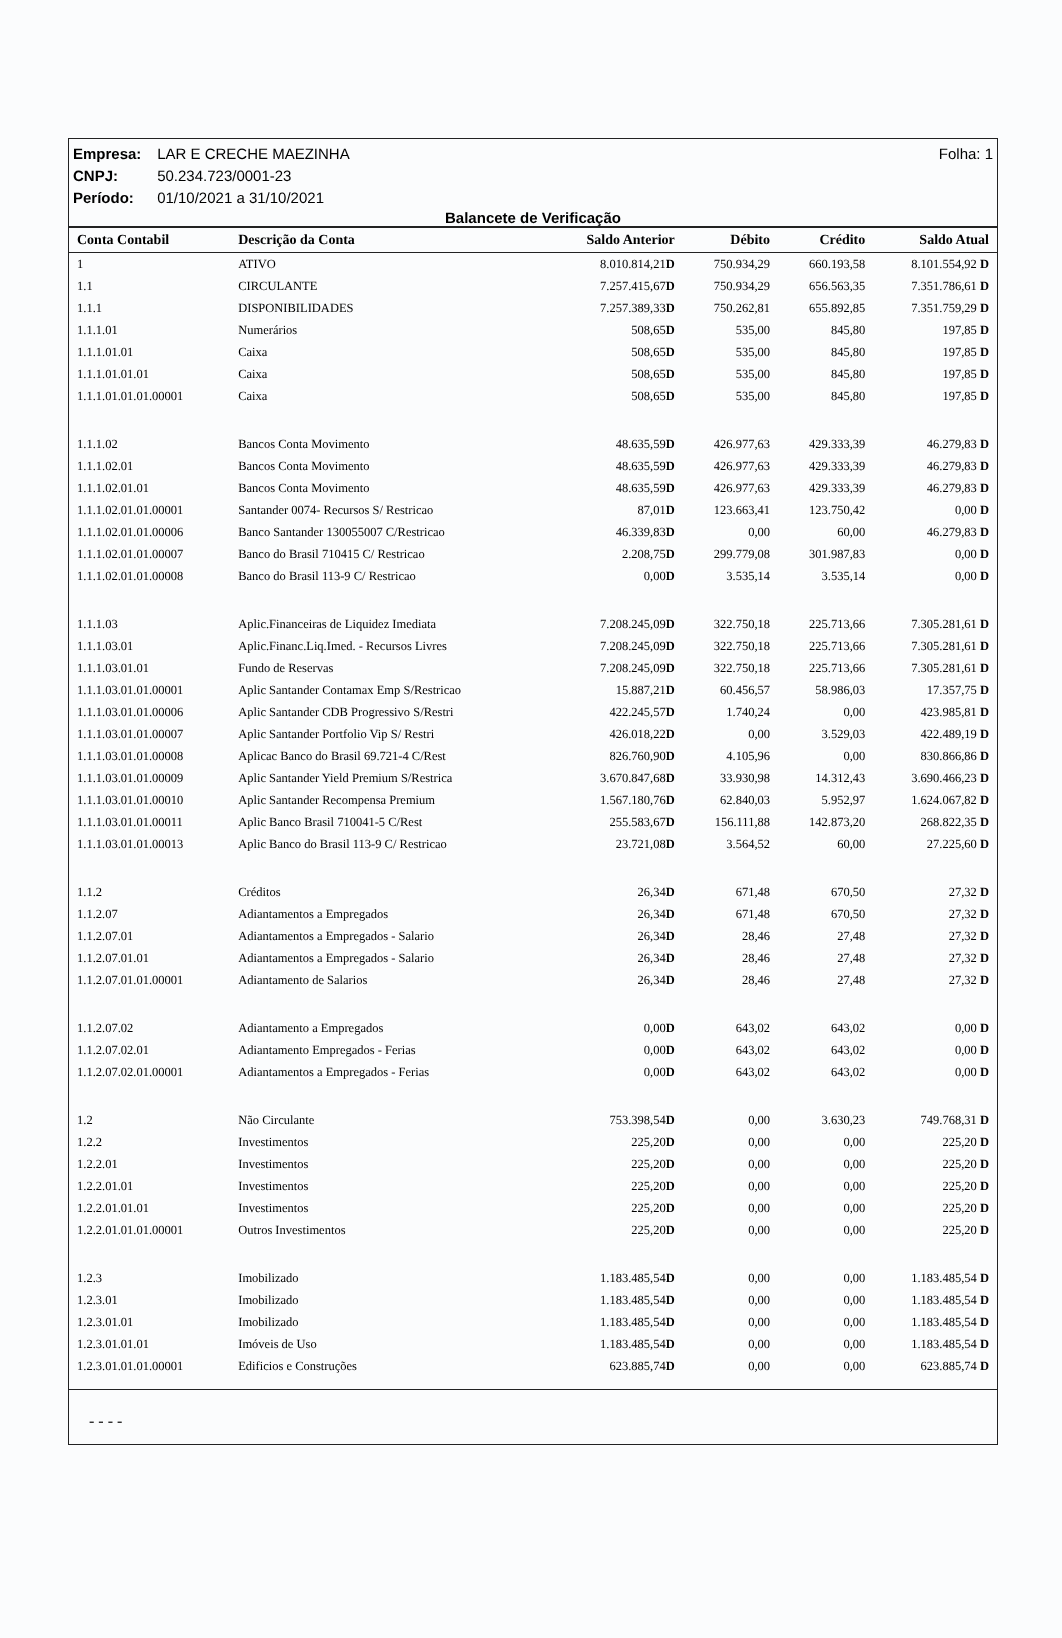Folha: 1 Empresa: LAR E CRECHE MAEZINHA
CNPJ: 50.234.723/0001-23
Período: 01/10/2021 a 31/10/2021
Balancete de Verificação
| Conta Contabil | Descrição da Conta | Saldo Anterior | Débito | Crédito | Saldo Atual |
| --- | --- | --- | --- | --- | --- |
| 1 | ATIVO | 8.010.814,21 D | 750.934,29 | 660.193,58 | 8.101.554,92 D |
| 1.1 | CIRCULANTE | 7.257.415,67 D | 750.934,29 | 656.563,35 | 7.351.786,61 D |
| 1.1.1 | DISPONIBILIDADES | 7.257.389,33 D | 750.262,81 | 655.892,85 | 7.351.759,29 D |
| 1.1.1.01 | Numerários | 508,65 D | 535,00 | 845,80 | 197,85 D |
| 1.1.1.01.01 | Caixa | 508,65 D | 535,00 | 845,80 | 197,85 D |
| 1.1.1.01.01.01 | Caixa | 508,65 D | 535,00 | 845,80 | 197,85 D |
| 1.1.1.01.01.01.00001 | Caixa | 508,65 D | 535,00 | 845,80 | 197,85 D |
| 1.1.1.02 | Bancos Conta Movimento | 48.635,59 D | 426.977,63 | 429.333,39 | 46.279,83 D |
| 1.1.1.02.01 | Bancos Conta Movimento | 48.635,59 D | 426.977,63 | 429.333,39 | 46.279,83 D |
| 1.1.1.02.01.01 | Bancos Conta Movimento | 48.635,59 D | 426.977,63 | 429.333,39 | 46.279,83 D |
| 1.1.1.02.01.01.00001 | Santander 0074- Recursos S/ Restricao | 87,01 D | 123.663,41 | 123.750,42 | 0,00 D |
| 1.1.1.02.01.01.00006 | Banco Santander 130055007 C/Restricao | 46.339,83 D | 0,00 | 60,00 | 46.279,83 D |
| 1.1.1.02.01.01.00007 | Banco do Brasil 710415 C/ Restricao | 2.208,75 D | 299.779,08 | 301.987,83 | 0,00 D |
| 1.1.1.02.01.01.00008 | Banco do Brasil 113-9 C/ Restricao | 0,00 D | 3.535,14 | 3.535,14 | 0,00 D |
| 1.1.1.03 | Aplic.Financeiras de Liquidez Imediata | 7.208.245,09 D | 322.750,18 | 225.713,66 | 7.305.281,61 D |
| 1.1.1.03.01 | Aplic.Financ.Liq.Imed. - Recursos Livres | 7.208.245,09 D | 322.750,18 | 225.713,66 | 7.305.281,61 D |
| 1.1.1.03.01.01 | Fundo de Reservas | 7.208.245,09 D | 322.750,18 | 225.713,66 | 7.305.281,61 D |
| 1.1.1.03.01.01.00001 | Aplic Santander Contamax Emp S/Restricao | 15.887,21 D | 60.456,57 | 58.986,03 | 17.357,75 D |
| 1.1.1.03.01.01.00006 | Aplic Santander CDB Progressivo S/Restri | 422.245,57 D | 1.740,24 | 0,00 | 423.985,81 D |
| 1.1.1.03.01.01.00007 | Aplic Santander Portfolio Vip S/ Restri | 426.018,22 D | 0,00 | 3.529,03 | 422.489,19 D |
| 1.1.1.03.01.01.00008 | Aplicac Banco do Brasil 69.721-4 C/Rest | 826.760,90 D | 4.105,96 | 0,00 | 830.866,86 D |
| 1.1.1.03.01.01.00009 | Aplic Santander Yield Premium S/Restrica | 3.670.847,68 D | 33.930,98 | 14.312,43 | 3.690.466,23 D |
| 1.1.1.03.01.01.00010 | Aplic Santander Recompensa Premium | 1.567.180,76 D | 62.840,03 | 5.952,97 | 1.624.067,82 D |
| 1.1.1.03.01.01.00011 | Aplic Banco Brasil 710041-5 C/Rest | 255.583,67 D | 156.111,88 | 142.873,20 | 268.822,35 D |
| 1.1.1.03.01.01.00013 | Aplic Banco do Brasil 113-9 C/ Restricao | 23.721,08 D | 3.564,52 | 60,00 | 27.225,60 D |
| 1.1.2 | Créditos | 26,34 D | 671,48 | 670,50 | 27,32 D |
| 1.1.2.07 | Adiantamentos a Empregados | 26,34 D | 671,48 | 670,50 | 27,32 D |
| 1.1.2.07.01 | Adiantamentos a Empregados - Salario | 26,34 D | 28,46 | 27,48 | 27,32 D |
| 1.1.2.07.01.01 | Adiantamentos a Empregados - Salario | 26,34 D | 28,46 | 27,48 | 27,32 D |
| 1.1.2.07.01.01.00001 | Adiantamento de Salarios | 26,34 D | 28,46 | 27,48 | 27,32 D |
| 1.1.2.07.02 | Adiantamento a Empregados | 0,00 D | 643,02 | 643,02 | 0,00 D |
| 1.1.2.07.02.01 | Adiantamento Empregados - Ferias | 0,00 D | 643,02 | 643,02 | 0,00 D |
| 1.1.2.07.02.01.00001 | Adiantamentos a Empregados - Ferias | 0,00 D | 643,02 | 643,02 | 0,00 D |
| 1.2 | Não Circulante | 753.398,54 D | 0,00 | 3.630,23 | 749.768,31 D |
| 1.2.2 | Investimentos | 225,20 D | 0,00 | 0,00 | 225,20 D |
| 1.2.2.01 | Investimentos | 225,20 D | 0,00 | 0,00 | 225,20 D |
| 1.2.2.01.01 | Investimentos | 225,20 D | 0,00 | 0,00 | 225,20 D |
| 1.2.2.01.01.01 | Investimentos | 225,20 D | 0,00 | 0,00 | 225,20 D |
| 1.2.2.01.01.01.00001 | Outros Investimentos | 225,20 D | 0,00 | 0,00 | 225,20 D |
| 1.2.3 | Imobilizado | 1.183.485,54 D | 0,00 | 0,00 | 1.183.485,54 D |
| 1.2.3.01 | Imobilizado | 1.183.485,54 D | 0,00 | 0,00 | 1.183.485,54 D |
| 1.2.3.01.01 | Imobilizado | 1.183.485,54 D | 0,00 | 0,00 | 1.183.485,54 D |
| 1.2.3.01.01.01 | Imóveis de Uso | 1.183.485,54 D | 0,00 | 0,00 | 1.183.485,54 D |
| 1.2.3.01.01.01.00001 | Edificios e Construções | 623.885,74 D | 0,00 | 0,00 | 623.885,74 D |
- - - -